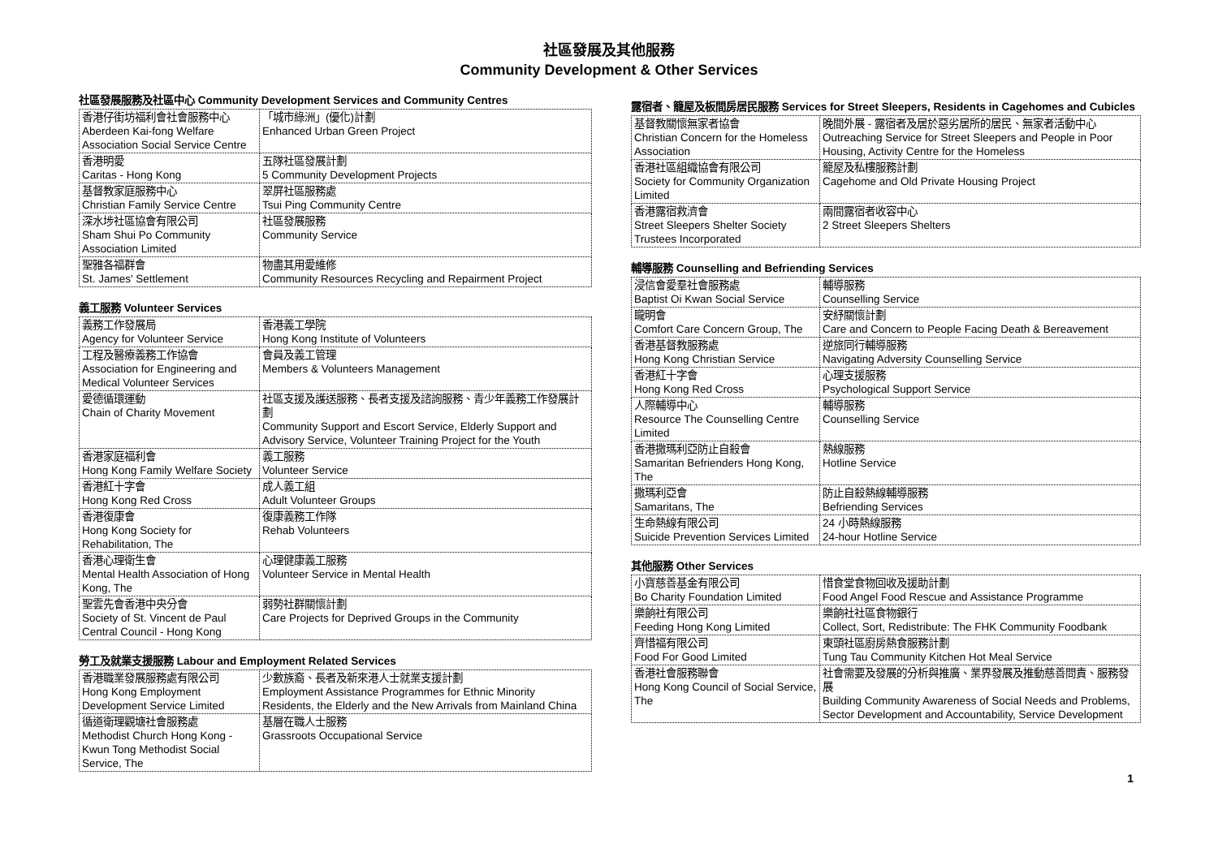社區發展及其他服務
Community Development & Other Services
社區發展服務及社區中心 Community Development Services and Community Centres
| 香港仔街坊福利會社會服務中心 Aberdeen Kai-fong Welfare Association Social Service Centre | 「城市綠洲」(優化)計劃 Enhanced Urban Green Project |
| 香港明愛 Caritas - Hong Kong | 五隊社區發展計劃 5 Community Development Projects |
| 基督教家庭服務中心 Christian Family Service Centre | 翠屏社區服務處 Tsui Ping Community Centre |
| 深水埗社區協會有限公司 Sham Shui Po Community Association Limited | 社區發展服務 Community Service |
| 聖雅各福群會 St. James' Settlement | 物盡其用愛維修 Community Resources Recycling and Repairment Project |
義工服務 Volunteer Services
| 義務工作發展局 Agency for Volunteer Service | 香港義工學院 Hong Kong Institute of Volunteers |
| 工程及醫療義務工作協會 Association for Engineering and Medical Volunteer Services | 會員及義工管理 Members & Volunteers Management |
| 愛德循環運動 Chain of Charity Movement | 社區支援及護送服務、長者支援及諮詢服務、青少年義務工作發展計劃 Community Support and Escort Service, Elderly Support and Advisory Service, Volunteer Training Project for the Youth |
| 香港家庭福利會 Hong Kong Family Welfare Society | 義工服務 Volunteer Service |
| 香港紅十字會 Hong Kong Red Cross | 成人義工組 Adult Volunteer Groups |
| 香港復康會 Hong Kong Society for Rehabilitation, The | 復康義務工作隊 Rehab Volunteers |
| 香港心理衛生會 Mental Health Association of Hong Kong, The | 心理健康義工服務 Volunteer Service in Mental Health |
| 聖雲先會香港中央分會 Society of St. Vincent de Paul Central Council - Hong Kong | 弱勢社群關懷計劃 Care Projects for Deprived Groups in the Community |
勞工及就業支援服務 Labour and Employment Related Services
| 香港職業發展服務處有限公司 Hong Kong Employment Development Service Limited | 少數族裔、長者及新來港人士就業支援計劃 Employment Assistance Programmes for Ethnic Minority Residents, the Elderly and the New Arrivals from Mainland China |
| 循道衛理觀塘社會服務處 Methodist Church Hong Kong - Kwun Tong Methodist Social Service, The | 基層在職人士服務 Grassroots Occupational Service |
露宿者、籠屋及板間房居民服務 Services for Street Sleepers, Residents in Cagehomes and Cubicles
| 基督教關懷無家者協會 Christian Concern for the Homeless Association | 晚間外展 - 露宿者及居於惡劣居所的居民、無家者活動中心 Outreaching Service for Street Sleepers and People in Poor Housing, Activity Centre for the Homeless |
| 香港社區組織協會有限公司 Society for Community Organization Limited | 籠屋及私樓服務計劃 Cagehome and Old Private Housing Project |
| 香港露宿救濟會 Street Sleepers Shelter Society Trustees Incorporated | 兩間露宿者收容中心 2 Street Sleepers Shelters |
輔導服務 Counselling and Befriending Services
| 浸信會愛羣社會服務處 Baptist Oi Kwan Social Service | 輔導服務 Counselling Service |
| 矓明會 Comfort Care Concern Group, The | 安紓關懷計劃 Care and Concern to People Facing Death & Bereavement |
| 香港基督教服務處 Hong Kong Christian Service | 逆旅同行輔導服務 Navigating Adversity Counselling Service |
| 香港紅十字會 Hong Kong Red Cross | 心理支援服務 Psychological Support Service |
| 人際輔導中心 Resource The Counselling Centre Limited | 輔導服務 Counselling Service |
| 香港撒瑪利亞防止自殺會 Samaritan Befrienders Hong Kong, The | 熱線服務 Hotline Service |
| 撒瑪利亞會 Samaritans, The | 防止自殺熱線輔導服務 Befriending Services |
| 生命熱線有限公司 Suicide Prevention Services Limited | 24 小時熱線服務 24-hour Hotline Service |
其他服務 Other Services
| 小寶慈善基金有限公司 Bo Charity Foundation Limited | 惜食堂食物回收及援助計劃 Food Angel Food Rescue and Assistance Programme |
| 樂餉社有限公司 Feeding Hong Kong Limited | 樂餉社社區食物銀行 Collect, Sort, Redistribute: The FHK Community Foodbank |
| 齊惜福有限公司 Food For Good Limited | 東頭社區廚房熱食服務計劃 Tung Tau Community Kitchen Hot Meal Service |
| 香港社會服務聯會 Hong Kong Council of Social Service, The | 社會需要及發展的分析與推廣、業界發展及推動慈善問責、服務發展 Building Community Awareness of Social Needs and Problems, Sector Development and Accountability, Service Development |
1